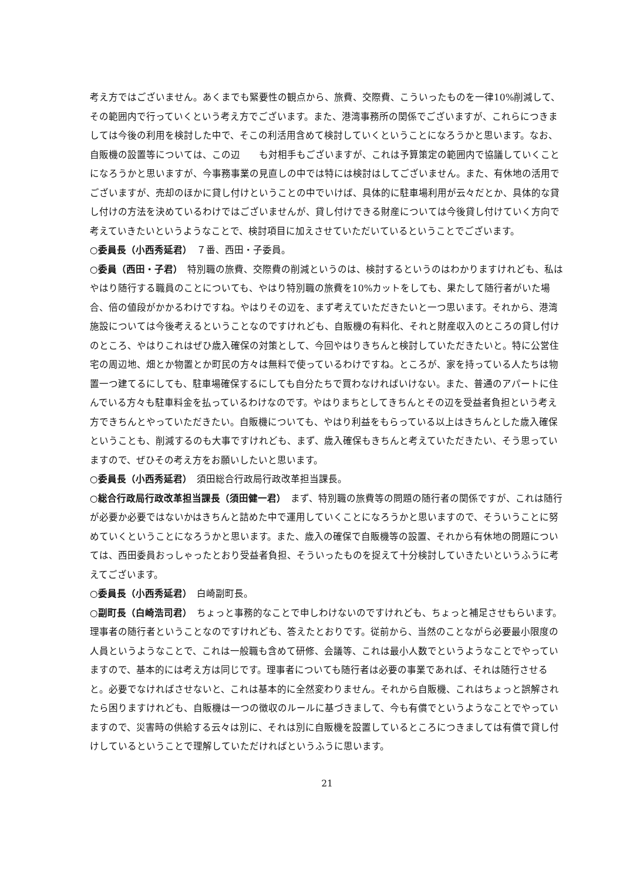考え方ではございません。あくまでも緊要性の観点から、旅費、交際費、こういったものを一律10%削減して、その範囲内で行っていくという考え方でございます。また、港湾事務所の関係でございますが、これらにつきましては今後の利用を検討した中で、そこの利活用含めて検討していくということになろうかと思います。なお、自販機の設置等については、この辺　　も対相手もございますが、これは予算策定の範囲内で協議していくことになろうかと思いますが、今事務事業の見直しの中では特には検討はしてございません。また、有休地の活用でございますが、売却のほかに貸し付けということの中でいけば、具体的に駐車場利用が云々だとか、具体的な貸し付けの方法を決めているわけではございませんが、貸し付けできる財産については今後貸し付けていく方向で考えていきたいというようなことで、検討項目に加えさせていただいているということでございます。
○委員長（小西秀延君）　７番、西田・子委員。
○委員（西田・子君）　特別職の旅費、交際費の削減というのは、検討するというのはわかりますけれども、私はやはり随行する職員のことについても、やはり特別職の旅費を10%カットをしても、果たして随行者がいた場合、倍の値段がかかるわけですね。やはりその辺を、まず考えていただきたいと一つ思います。それから、港湾施設については今後考えるということなのですけれども、自販機の有料化、それと財産収入のところの貸し付けのところ、やはりこれはぜひ歳入確保の対策として、今回やはりきちんと検討していただきたいと。特に公営住宅の周辺地、畑とか物置とか町民の方々は無料で使っているわけですね。ところが、家を持っている人たちは物置一つ建てるにしても、駐車場確保するにしても自分たちで買わなければいけない。また、普通のアパートに住んでいる方々も駐車料金を払っているわけなのです。やはりまちとしてきちんとその辺を受益者負担という考え方できちんとやっていただきたい。自販機についても、やはり利益をもらっている以上はきちんとした歳入確保ということも、削減するのも大事ですけれども、まず、歳入確保もきちんと考えていただきたい、そう思っていますので、ぜひその考え方をお願いしたいと思います。
○委員長（小西秀延君）　須田総合行政局行政改革担当課長。
○総合行政局行政改革担当課長（須田健一君）　まず、特別職の旅費等の問題の随行者の関係ですが、これは随行が必要か必要ではないかはきちんと詰めた中で運用していくことになろうかと思いますので、そういうことに努めていくということになろうかと思います。また、歳入の確保で自販機等の設置、それから有休地の問題については、西田委員おっしゃったとおり受益者負担、そういったものを捉えて十分検討していきたいというふうに考えてございます。
○委員長（小西秀延君）　白崎副町長。
○副町長（白崎浩司君）　ちょっと事務的なことで申しわけないのですけれども、ちょっと補足させもらいます。理事者の随行者ということなのですけれども、答えたとおりです。従前から、当然のことながら必要最小限度の人員というようなことで、これは一般職も含めて研修、会議等、これは最小人数でというようなことでやっていますので、基本的には考え方は同じです。理事者についても随行者は必要の事業であれば、それは随行させると。必要でなければさせないと、これは基本的に全然変わりません。それから自販機、これはちょっと誤解されたら困りますけれども、自販機は一つの徴収のルールに基づきまして、今も有償でというようなことでやっていますので、災害時の供給する云々は別に、それは別に自販機を設置しているところにつきましては有償で貸し付けしているということで理解していただければというふうに思います。
21